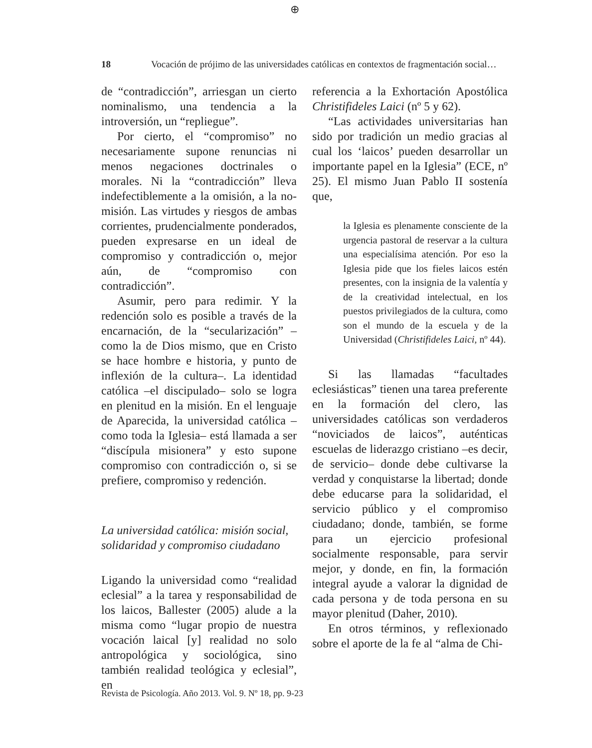⊕
18 Vocación de prójimo de las universidades católicas en contextos de fragmentación social…
de “contradicción”, arriesgan un cierto nominalismo, una tendencia a la introversión, un “repliegue”.
Por cierto, el “compromiso” no necesariamente supone renuncias ni menos negaciones doctrinales o morales. Ni la “contradicción” lleva indefectiblemente a la omisión, a la no-misión. Las virtudes y riesgos de ambas corrientes, prudencialmente ponderados, pueden expresarse en un ideal de compromiso y contradicción o, mejor aún, de “compromiso con contradicción”.
Asumir, pero para redimir. Y la redención solo es posible a través de la encarnación, de la “secularización” –como la de Dios mismo, que en Cristo se hace hombre e historia, y punto de inflexión de la cultura–. La identidad católica –el discipulado– solo se logra en plenitud en la misión. En el lenguaje de Aparecida, la universidad católica –como toda la Iglesia– está llamada a ser “discípula misionera” y esto supone compromiso con contradicción o, si se prefiere, compromiso y redención.
La universidad católica: misión social, solidaridad y compromiso ciudadano
Ligando la universidad como “realidad eclesial” a la tarea y responsabilidad de los laicos, Ballester (2005) alude a la misma como “lugar propio de nuestra vocación laical [y] realidad no solo antropológica y sociológica, sino también realidad teológica y eclesial”, en
referencia a la Exhortación Apostólica Christifideles Laici (nº 5 y 62).
“Las actividades universitarias han sido por tradición un medio gracias al cual los ‘laicos’ pueden desarrollar un importante papel en la Iglesia” (ECE, nº 25). El mismo Juan Pablo II sostenía que,
la Iglesia es plenamente consciente de la urgencia pastoral de reservar a la cultura una especialísima atención. Por eso la Iglesia pide que los fieles laicos estén presentes, con la insignia de la valentía y de la creatividad intelectual, en los puestos privilegiados de la cultura, como son el mundo de la escuela y de la Universidad (Christifideles Laici, nº 44).
Si las llamadas “facultades eclesiásticas” tienen una tarea preferente en la formación del clero, las universidades católicas son verdaderos “noviciados de laicos”, auténticas escuelas de liderazgo cristiano –es decir, de servicio– donde debe cultivarse la verdad y conquistarse la libertad; donde debe educarse para la solidaridad, el servicio público y el compromiso ciudadano; donde, también, se forme para un ejercicio profesional socialmente responsable, para servir mejor, y donde, en fin, la formación integral ayude a valorar la dignidad de cada persona y de toda persona en su mayor plenitud (Daher, 2010).
En otros términos, y reflexionado sobre el aporte de la fe al “alma de Chi-
Revista de Psicología. Año 2013. Vol. 9. Nº 18, pp. 9-23